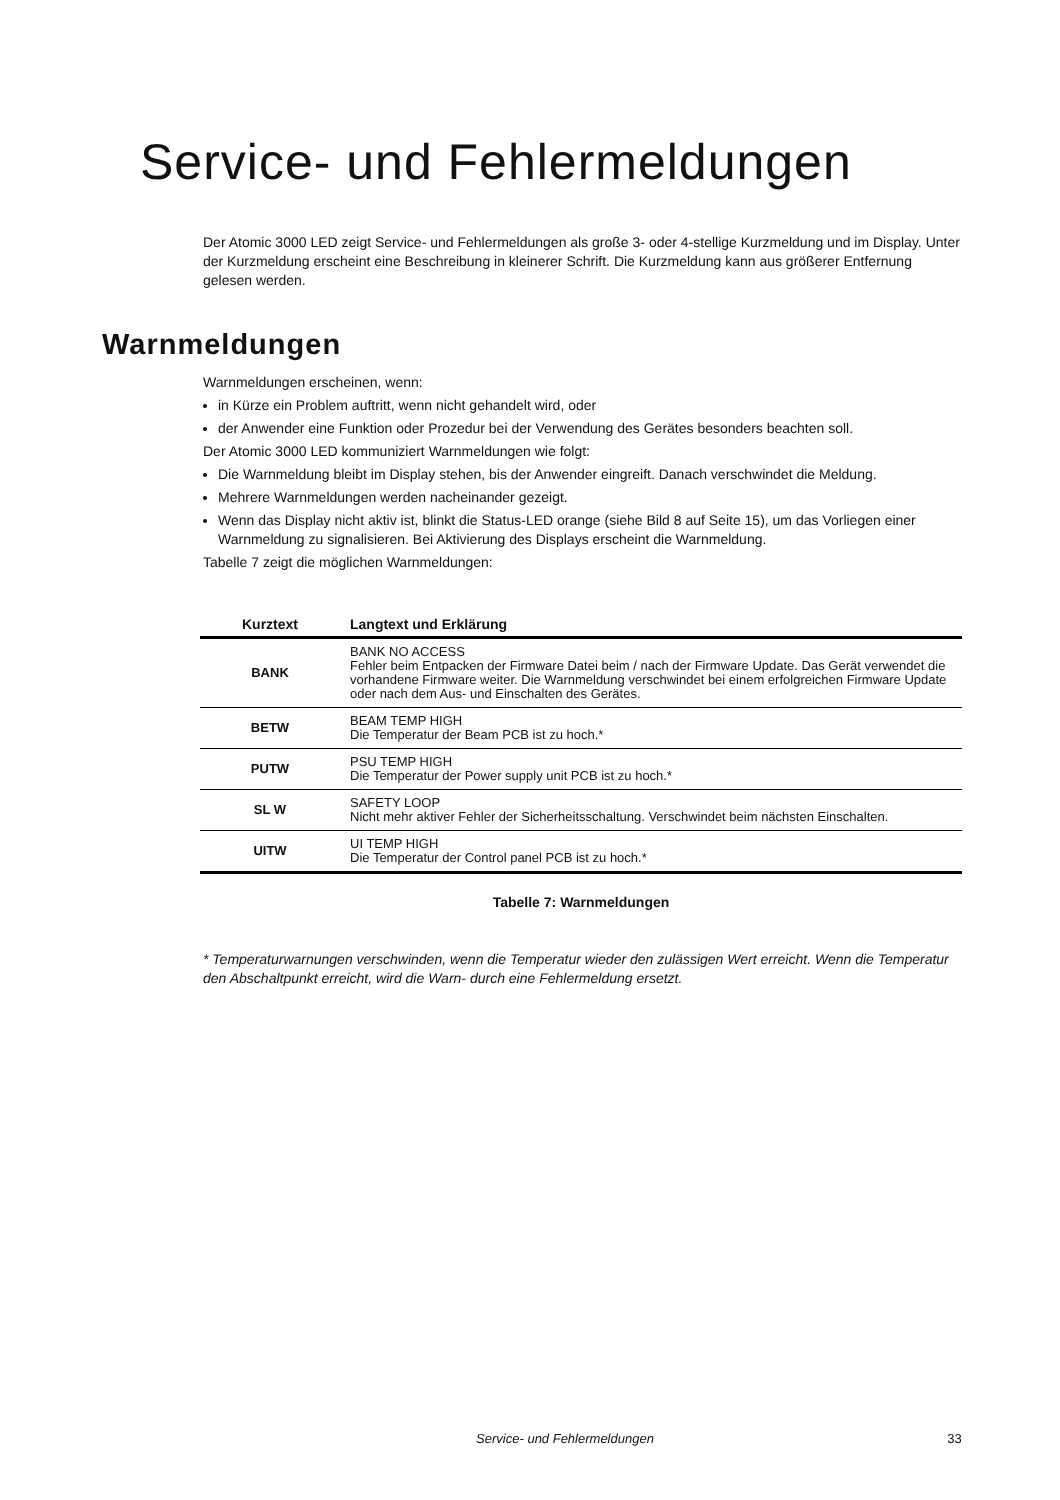Service- und Fehlermeldungen
Der Atomic 3000 LED zeigt Service- und Fehlermeldungen als große 3- oder 4-stellige Kurzmeldung und im Display. Unter der Kurzmeldung erscheint eine Beschreibung in kleinerer Schrift. Die Kurzmeldung kann aus größerer Entfernung gelesen werden.
Warnmeldungen
Warnmeldungen erscheinen, wenn:
in Kürze ein Problem auftritt, wenn nicht gehandelt wird, oder
der Anwender eine Funktion oder Prozedur bei der Verwendung des Gerätes besonders beachten soll.
Der Atomic 3000 LED kommuniziert Warnmeldungen wie folgt:
Die Warnmeldung bleibt im Display stehen, bis der Anwender eingreift. Danach verschwindet die Meldung.
Mehrere Warnmeldungen werden nacheinander gezeigt.
Wenn das Display nicht aktiv ist, blinkt die Status-LED orange (siehe Bild 8 auf Seite 15), um das Vorliegen einer Warnmeldung zu signalisieren. Bei Aktivierung des Displays erscheint die Warnmeldung.
Tabelle 7 zeigt die möglichen Warnmeldungen:
| Kurztext | Langtext und Erklärung |
| --- | --- |
| BANK | BANK NO ACCESS Fehler beim Entpacken der Firmware Datei beim / nach der Firmware Update. Das Gerät verwendet die vorhandene Firmware weiter. Die Warnmeldung verschwindet bei einem erfolgreichen Firmware Update oder nach dem Aus- und Einschalten des Gerätes. |
| BETW | BEAM TEMP HIGH Die Temperatur der Beam PCB ist zu hoch.* |
| PUTW | PSU TEMP HIGH Die Temperatur der Power supply unit PCB ist zu hoch.* |
| SL W | SAFETY LOOP Nicht mehr aktiver Fehler der Sicherheitsschaltung. Verschwindet beim nächsten Einschalten. |
| UITW | UI TEMP HIGH Die Temperatur der Control panel PCB ist zu hoch.* |
Tabelle 7: Warnmeldungen
* Temperaturwarnungen verschwinden, wenn die Temperatur wieder den zulässigen Wert erreicht. Wenn die Temperatur den Abschaltpunkt erreicht, wird die Warn- durch eine Fehlermeldung ersetzt.
Service- und Fehlermeldungen 33